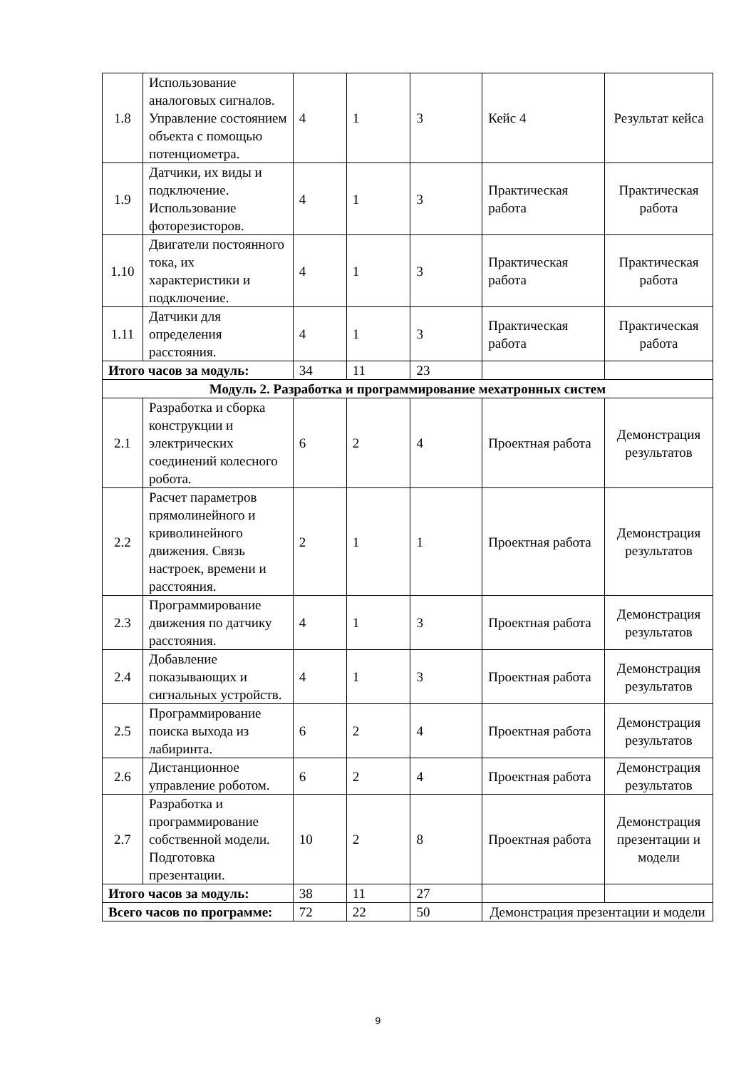| 1.8 | Использование аналоговых сигналов. Управление состоянием объекта с помощью потенциометра. | 4 | 1 | 3 | Кейс 4 | Результат кейса |
| 1.9 | Датчики, их виды и подключение. Использование фоторезисторов. | 4 | 1 | 3 | Практическая работа | Практическая работа |
| 1.10 | Двигатели постоянного тока, их характеристики и подключение. | 4 | 1 | 3 | Практическая работа | Практическая работа |
| 1.11 | Датчики для определения расстояния. | 4 | 1 | 3 | Практическая работа | Практическая работа |
| Итого часов за модуль: | | 34 | 11 | 23 | | |
| Модуль 2. Разработка и программирование мехатронных систем | | | | | | |
| 2.1 | Разработка и сборка конструкции и электрических соединений колесного робота. | 6 | 2 | 4 | Проектная работа | Демонстрация результатов |
| 2.2 | Расчет параметров прямолинейного и криволинейного движения. Связь настроек, времени и расстояния. | 2 | 1 | 1 | Проектная работа | Демонстрация результатов |
| 2.3 | Программирование движения по датчику расстояния. | 4 | 1 | 3 | Проектная работа | Демонстрация результатов |
| 2.4 | Добавление показывающих и сигнальных устройств. | 4 | 1 | 3 | Проектная работа | Демонстрация результатов |
| 2.5 | Программирование поиска выхода из лабиринта. | 6 | 2 | 4 | Проектная работа | Демонстрация результатов |
| 2.6 | Дистанционное управление роботом. | 6 | 2 | 4 | Проектная работа | Демонстрация результатов |
| 2.7 | Разработка и программирование собственной модели. Подготовка презентации. | 10 | 2 | 8 | Проектная работа | Демонстрация презентации и модели |
| Итого часов за модуль: | | 38 | 11 | 27 | | |
| Всего часов по программе: | | 72 | 22 | 50 | Демонстрация презентации и модели | |
9